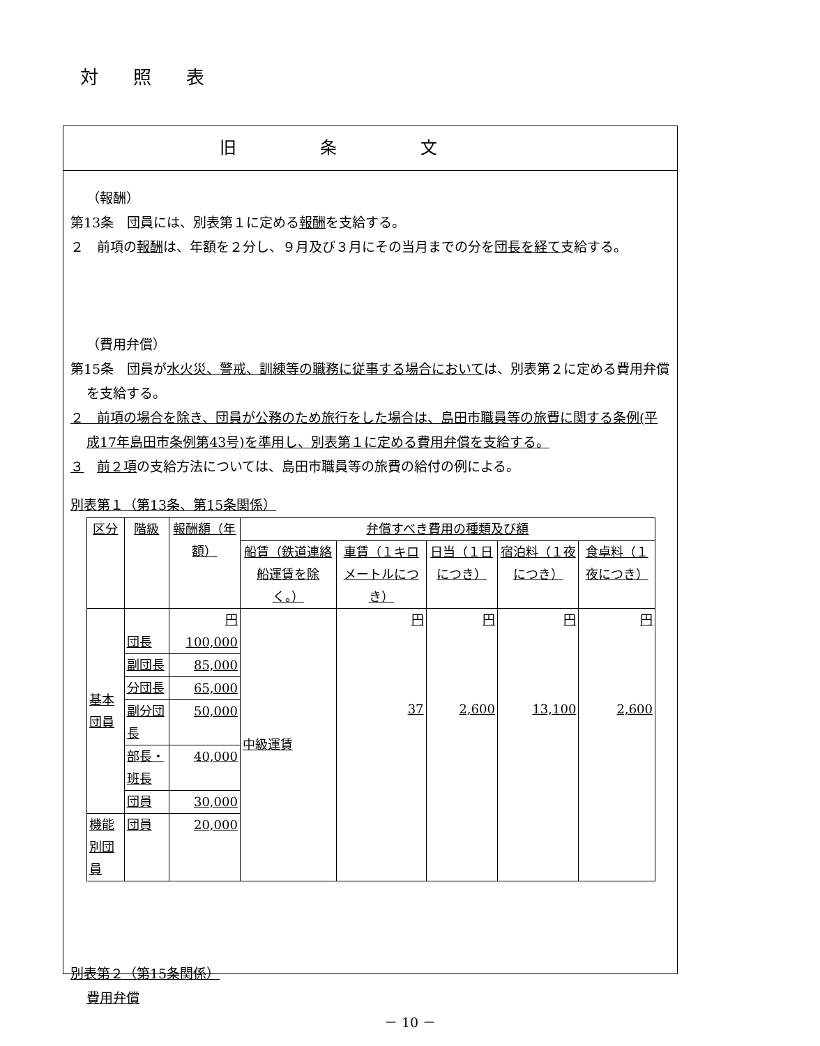対照表
旧条文
（報酬）
第13条　団員には、別表第１に定める報酬を支給する。
２　前項の報酬は、年額を２分し、９月及び３月にその当月までの分を団長を経て支給する。
（費用弁償）
第15条　団員が水火災、警戒、訓練等の職務に従事する場合においては、別表第２に定める費用弁償を支給する。
２　前項の場合を除き、団員が公務のため旅行をした場合は、島田市職員等の旅費に関する条例(平成17年島田市条例第43号)を準用し、別表第１に定める費用弁償を支給する。
３　前２項の支給方法については、島田市職員等の旅費の給付の例による。
別表第１（第13条、第15条関係）
| 区分 | 階級 | 報酬額（年額） | 弁償すべき費用の種類及び額 | | | | |
| --- | --- | --- | --- | --- | --- | --- | --- |
| | | | 船賃（鉄道連絡船運賃を除く。） | 車賃（１キロメートルにつき） | 日当（１日につき） | 宿泊料（１夜につき） | 食卓料（１夜につき） |
| 基本団員 | 団長 | 円 100,000 | 中級運賃 | 円 37 | 円 2,600 | 円 13,100 | 円 2,600 |
| | 副団長 | 85,000 | | | | | |
| | 分団長 | 65,000 | | | | | |
| | 副分団長 | 50,000 | | | | | |
| | 部長・班長 | 40,000 | | | | | |
| | 団員 | 30,000 | | | | | |
| 機能別団員 | 団員 | 20,000 | | | | | |
別表第２（第15条関係）
費用弁償
－ 10 －